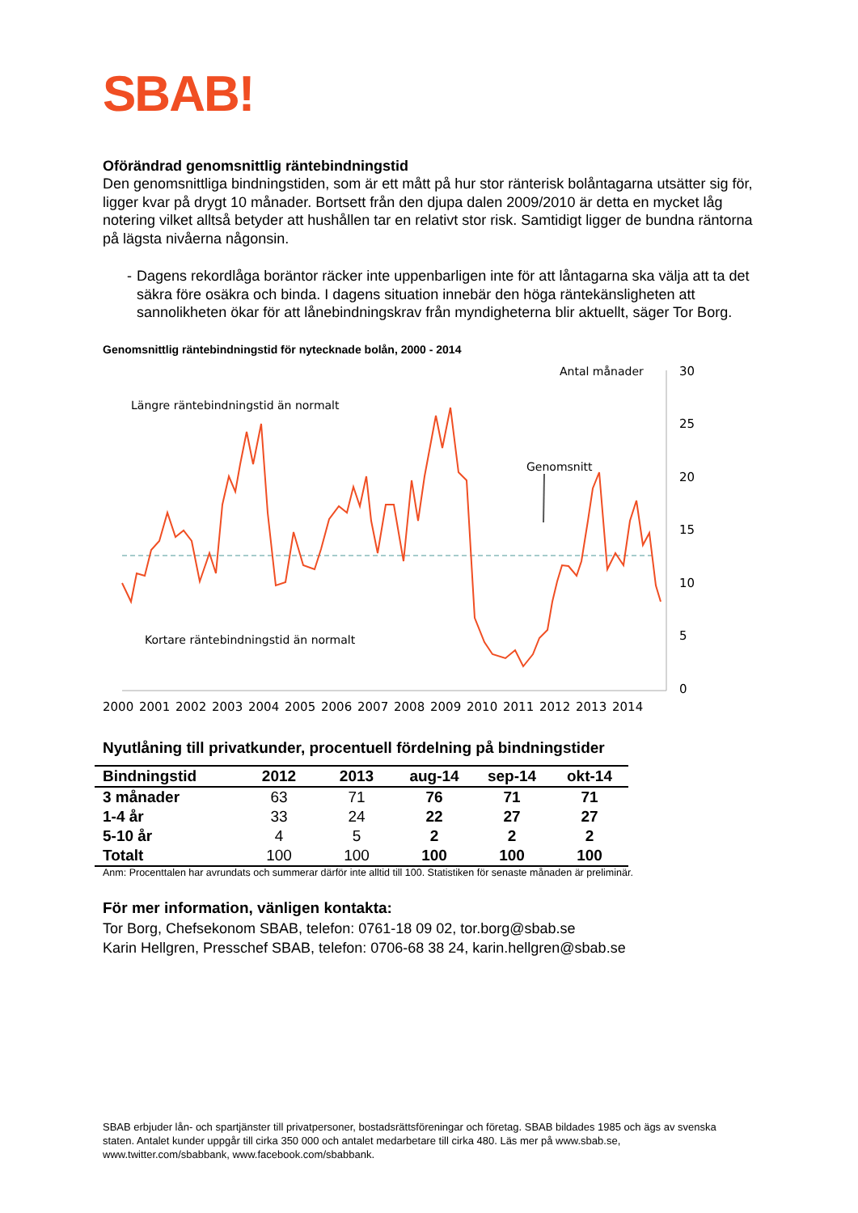SBAB!
Oförändrad genomsnittlig räntebindningstid
Den genomsnittliga bindningstiden, som är ett mått på hur stor ränterisk bolåntagarna utsätter sig för, ligger kvar på drygt 10 månader. Bortsett från den djupa dalen 2009/2010 är detta en mycket låg notering vilket alltså betyder att hushållen tar en relativt stor risk. Samtidigt ligger de bundna räntorna på lägsta nivåerna någonsin.
- Dagens rekordlåga boräntor räcker inte uppenbarligen inte för att låntagarna ska välja att ta det säkra före osäkra och binda. I dagens situation innebär den höga räntekänsligheten att sannolikheten ökar för att lånebindningskrav från myndigheterna blir aktuellt, säger Tor Borg.
Genomsnittlig räntebindningstid för nytecknade bolån, 2000 - 2014
Antal månader
Längre räntebindningstid än normalt
Kortare räntebindningstid än normalt
Genomsnitt
30
25
20
15
10
5
0
2000
2001
2002
2003
2004
2005
2006
2007
2008
2009
2010
2011
2012
2013
2014
Nyutlåning till privatkunder, procentuell fördelning på bindningstider
| Bindningstid | 2012 | 2013 | aug-14 | sep-14 | okt-14 |
| --- | --- | --- | --- | --- | --- |
| 3 månader | 63 | 71 | 76 | 71 | 71 |
| 1-4 år | 33 | 24 | 22 | 27 | 27 |
| 5-10 år | 4 | 5 | 2 | 2 | 2 |
| Totalt | 100 | 100 | 100 | 100 | 100 |
Anm: Procenttalen har avrundats och summerar därför inte alltid till 100. Statistiken för senaste månaden är preliminär.
För mer information, vänligen kontakta:
Tor Borg, Chefsekonom SBAB, telefon: 0761-18 09 02, tor.borg@sbab.se
Karin Hellgren, Presschef SBAB, telefon: 0706-68 38 24, karin.hellgren@sbab.se
SBAB erbjuder lån- och spartjänster till privatpersoner, bostadsrättsföreningar och företag. SBAB bildades 1985 och ägs av svenska staten. Antalet kunder uppgår till cirka 350 000 och antalet medarbetare till cirka 480. Läs mer på www.sbab.se, www.twitter.com/sbabbank, www.facebook.com/sbabbank.